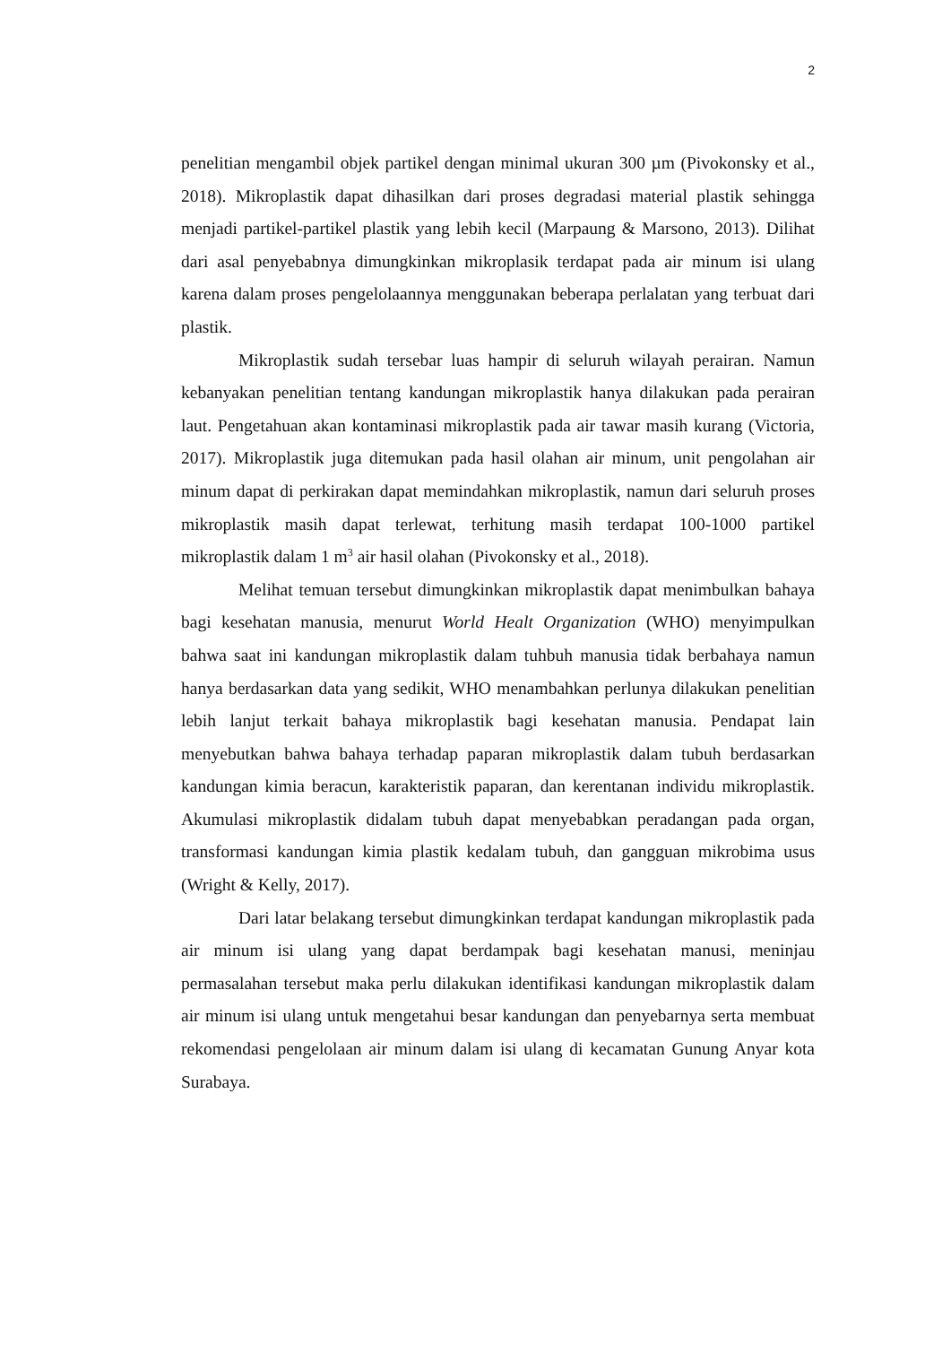2
penelitian mengambil objek partikel dengan minimal ukuran 300 µm (Pivokonsky et al., 2018). Mikroplastik dapat dihasilkan dari proses degradasi material plastik sehingga menjadi partikel-partikel plastik yang lebih kecil (Marpaung & Marsono, 2013). Dilihat dari asal penyebabnya dimungkinkan mikroplasik terdapat pada air minum isi ulang karena dalam proses pengelolaannya menggunakan beberapa perlalatan yang terbuat dari plastik.
Mikroplastik sudah tersebar luas hampir di seluruh wilayah perairan. Namun kebanyakan penelitian tentang kandungan mikroplastik hanya dilakukan pada perairan laut. Pengetahuan akan kontaminasi mikroplastik pada air tawar masih kurang (Victoria, 2017). Mikroplastik juga ditemukan pada hasil olahan air minum, unit pengolahan air minum dapat di perkirakan dapat memindahkan mikroplastik, namun dari seluruh proses mikroplastik masih dapat terlewat, terhitung masih terdapat 100-1000 partikel mikroplastik dalam 1 m<sup>3</sup> air hasil olahan (Pivokonsky et al., 2018).
Melihat temuan tersebut dimungkinkan mikroplastik dapat menimbulkan bahaya bagi kesehatan manusia, menurut World Healt Organization (WHO) menyimpulkan bahwa saat ini kandungan mikroplastik dalam tuhbuh manusia tidak berbahaya namun hanya berdasarkan data yang sedikit, WHO menambahkan perlunya dilakukan penelitian lebih lanjut terkait bahaya mikroplastik bagi kesehatan manusia. Pendapat lain menyebutkan bahwa bahaya terhadap paparan mikroplastik dalam tubuh berdasarkan kandungan kimia beracun, karakteristik paparan, dan kerentanan individu mikroplastik. Akumulasi mikroplastik didalam tubuh dapat menyebabkan peradangan pada organ, transformasi kandungan kimia plastik kedalam tubuh, dan gangguan mikrobima usus (Wright & Kelly, 2017).
Dari latar belakang tersebut dimungkinkan terdapat kandungan mikroplastik pada air minum isi ulang yang dapat berdampak bagi kesehatan manusi, meninjau permasalahan tersebut maka perlu dilakukan identifikasi kandungan mikroplastik dalam air minum isi ulang untuk mengetahui besar kandungan dan penyebarnya serta membuat rekomendasi pengelolaan air minum dalam isi ulang di kecamatan Gunung Anyar kota Surabaya.